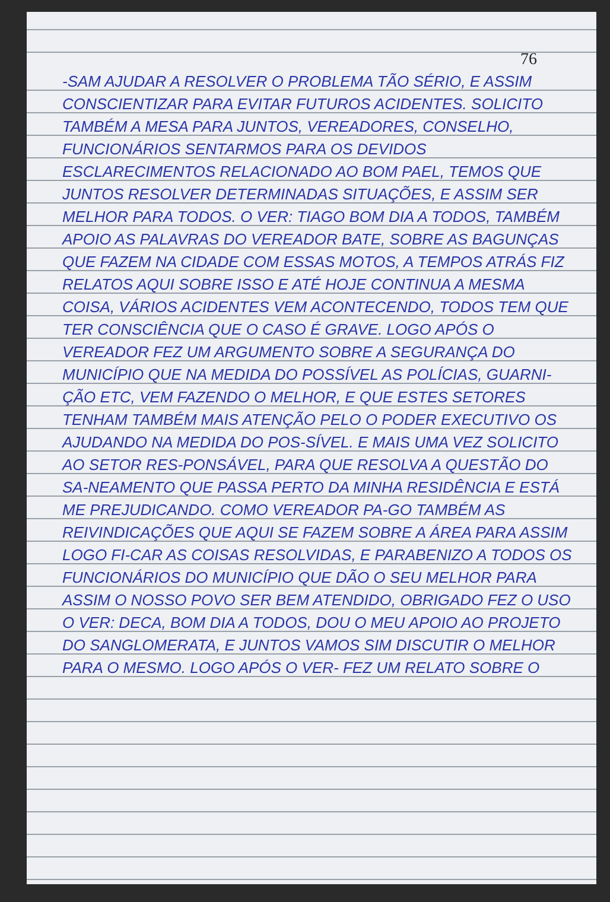76
-SAM AJUDAR A RESOLVER O PROBLEMA TÃO SÉRIO, E ASSIM CONSCIENTIZAR PARA EVITAR FUTUROS ACIDENTES. SOLICITO TAMBÉM A MESA PARA JUNTOS, VEREADORES, CONSELHO, FUNCIONÁRIOS SENTARMOS PARA OS DEVIDOS ESCLARECIMENTOS RELACIONADO AO BOM PAEL, TEMOS QUE JUNTOS RESOLVER DETERMINADAS SITUAÇÕES, E ASSIM SER MELHOR PARA TODOS. O VER: TIAGO BOM DIA A TODOS, TAMBÉM APOIO AS PALAVRAS DO VEREADOR BATE, SOBRE AS BAGUNÇAS QUE FAZEM NA CIDADE COM ESSAS MOTOS, A TEMPOS ATRÁS FIZ RELATOS AQUI SOBRE ISSO E ATÉ HOJE CONTINUA A MESMA COISA, VÁRIOS ACIDENTES VEM ACONTECENDO, TODOS TEM QUE TER CONSCIÊNCIA QUE O CASO É GRAVE. LOGO APÓS O VEREADOR FEZ UM ARGUMENTO SOBRE A SEGURANÇA DO MUNICÍPIO QUE NA MEDIDA DO POSSÍVEL AS POLÍCIAS, GUARNI-ÇÃO ETC, VEM FAZENDO O MELHOR, E QUE ESTES SETORES TENHAM TAMBÉM MAIS ATENÇÃO PELO O PODER EXECUTIVO OS AJUDANDO NA MEDIDA DO POS-SÍVEL. E MAIS UMA VEZ SOLICITO AO SETOR RES-PONSÁVEL, PARA QUE RESOLVA A QUESTÃO DO SA-NEAMENTO QUE PASSA PERTO DA MINHA RESIDÊNCIA E ESTÁ ME PREJUDICANDO. COMO VEREADOR PA-GO TAMBÉM AS REIVINDICAÇÕES QUE AQUI SE FAZEM SOBRE A ÁREA PARA ASSIM LOGO FI-CAR AS COISAS RESOLVIDAS, E PARABENIZO A TODOS OS FUNCIONÁRIOS DO MUNICÍPIO QUE DÃO O SEU MELHOR PARA ASSIM O NOSSO POVO SER BEM ATENDIDO, OBRIGADO FEZ O USO O VER: DECA, BOM DIA A TODOS, DOU O MEU APOIO AO PROJETO DO SANGLOMERATA, E JUNTOS VAMOS SIM DISCUTIR O MELHOR PARA O MESMO. LOGO APÓS O VER- FEZ UM RELATO SOBRE O